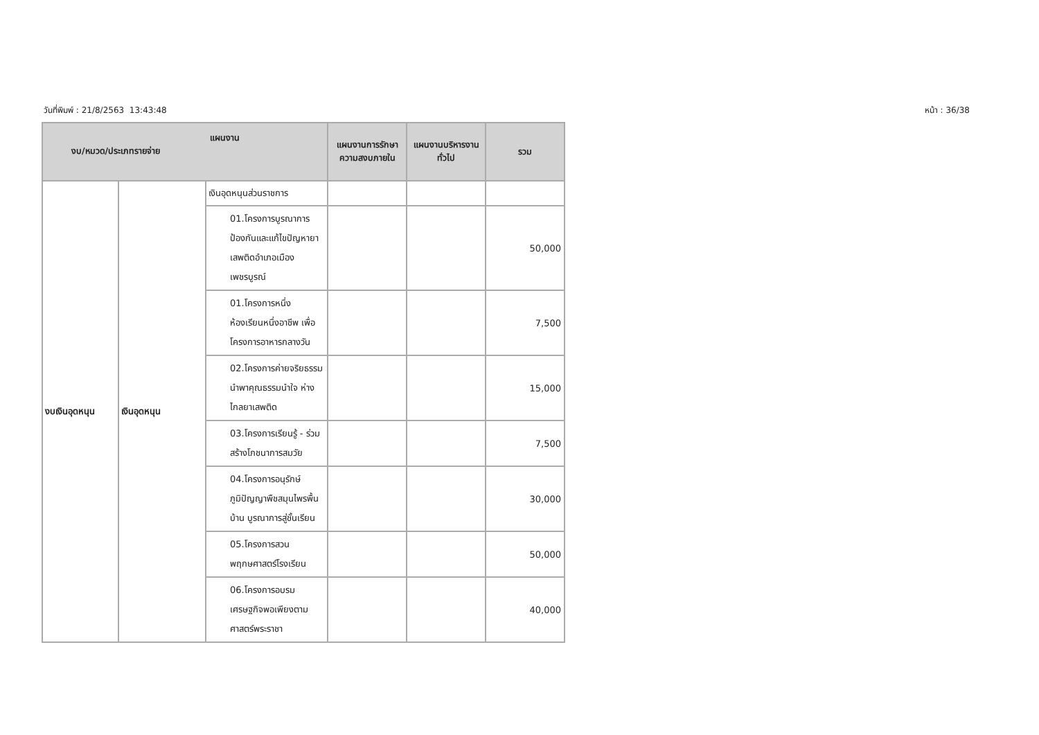วันที่พิมพ์ : 21/8/2563 13:43:48 หน้า : 36/38
| แผนงาน งบ/หมวด/ประเภทรายจ่าย | | | แผนงานการรักษาความสงบภายใน | แผนงานบริหารงานทั่วไป | รวม |
| --- | --- | --- | --- | --- | --- |
| งบเงินอุดหนุน | เงินอุดหนุน | เงินอุดหนุนส่วนราชการ | | | |
| | | 01.โครงการบูรณาการป้องกันและแก้ไขปัญหายาเสพติดอำเภอเมืองเพชรบูรณ์ | | | 50,000 |
| | | 01.โครงการหนึ่งห้องเรียนหนึ่งอาชีพ เพื่อโครงการอาหารกลางวัน | | | 7,500 |
| | | 02.โครงการค่ายจริยธรรมนำพาคุณธรรมนำใจ ห่างไกลยาเสพติด | | | 15,000 |
| | | 03.โครงการเรียนรู้ - ร่วมสร้างโภชนาการสมวัย | | | 7,500 |
| | | 04.โครงการอนุรักษ์ภูมิปัญญาพืชสมุนไพรพื้นบ้าน บูรณาการสู่ชั้นเรียน | | | 30,000 |
| | | 05.โครงการสวนพฤกษศาสตร์โรงเรียน | | | 50,000 |
| | | 06.โครงการอบรมเศรษฐกิจพอเพียงตามศาสตร์พระราชา | | | 40,000 |